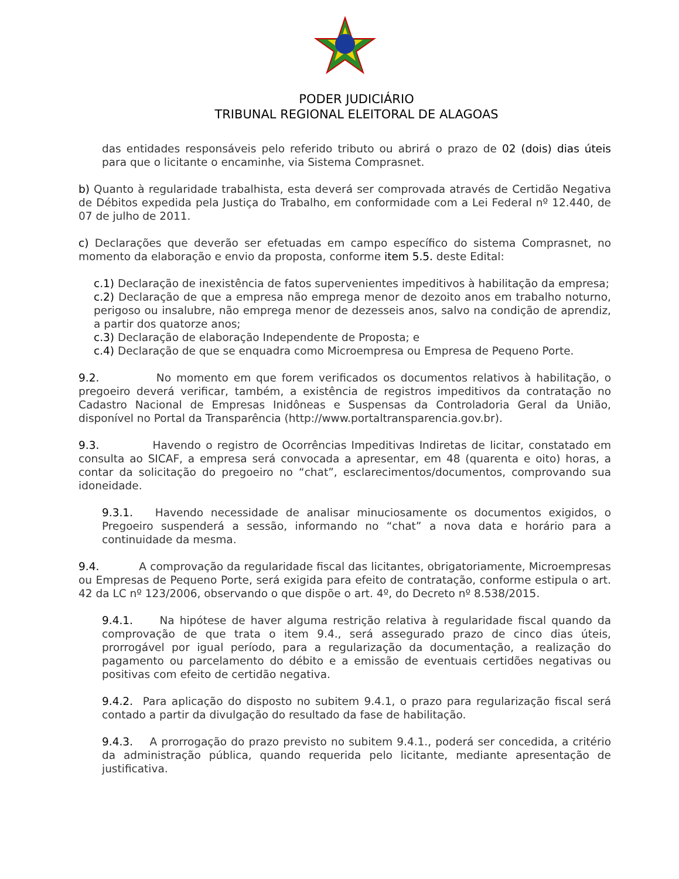PODER JUDICIÁRIO
TRIBUNAL REGIONAL ELEITORAL DE ALAGOAS
das entidades responsáveis pelo referido tributo ou abrirá o prazo de 02 (dois) dias úteis para que o licitante o encaminhe, via Sistema Comprasnet.
b) Quanto à regularidade trabalhista, esta deverá ser comprovada através de Certidão Negativa de Débitos expedida pela Justiça do Trabalho, em conformidade com a Lei Federal nº 12.440, de 07 de julho de 2011.
c) Declarações que deverão ser efetuadas em campo específico do sistema Comprasnet, no momento da elaboração e envio da proposta, conforme item 5.5. deste Edital:
c.1) Declaração de inexistência de fatos supervenientes impeditivos à habilitação da empresa;
c.2) Declaração de que a empresa não emprega menor de dezoito anos em trabalho noturno, perigoso ou insalubre, não emprega menor de dezesseis anos, salvo na condição de aprendiz, a partir dos quatorze anos;
c.3) Declaração de elaboração Independente de Proposta; e
c.4) Declaração de que se enquadra como Microempresa ou Empresa de Pequeno Porte.
9.2. No momento em que forem verificados os documentos relativos à habilitação, o pregoeiro deverá verificar, também, a existência de registros impeditivos da contratação no Cadastro Nacional de Empresas Inidôneas e Suspensas da Controladoria Geral da União, disponível no Portal da Transparência (http://www.portaltransparencia.gov.br).
9.3. Havendo o registro de Ocorrências Impeditivas Indiretas de licitar, constatado em consulta ao SICAF, a empresa será convocada a apresentar, em 48 (quarenta e oito) horas, a contar da solicitação do pregoeiro no “chat”, esclarecimentos/documentos, comprovando sua idoneidade.
9.3.1. Havendo necessidade de analisar minuciosamente os documentos exigidos, o Pregoeiro suspenderá a sessão, informando no “chat” a nova data e horário para a continuidade da mesma.
9.4. A comprovação da regularidade fiscal das licitantes, obrigatoriamente, Microempresas ou Empresas de Pequeno Porte, será exigida para efeito de contratação, conforme estipula o art. 42 da LC nº 123/2006, observando o que dispõe o art. 4º, do Decreto nº 8.538/2015.
9.4.1. Na hipótese de haver alguma restrição relativa à regularidade fiscal quando da comprovação de que trata o item 9.4., será assegurado prazo de cinco dias úteis, prorrogável por igual período, para a regularização da documentação, a realização do pagamento ou parcelamento do débito e a emissão de eventuais certidões negativas ou positivas com efeito de certidão negativa.
9.4.2. Para aplicação do disposto no subitem 9.4.1, o prazo para regularização fiscal será contado a partir da divulgação do resultado da fase de habilitação.
9.4.3. A prorrogação do prazo previsto no subitem 9.4.1., poderá ser concedida, a critério da administração pública, quando requerida pelo licitante, mediante apresentação de justificativa.